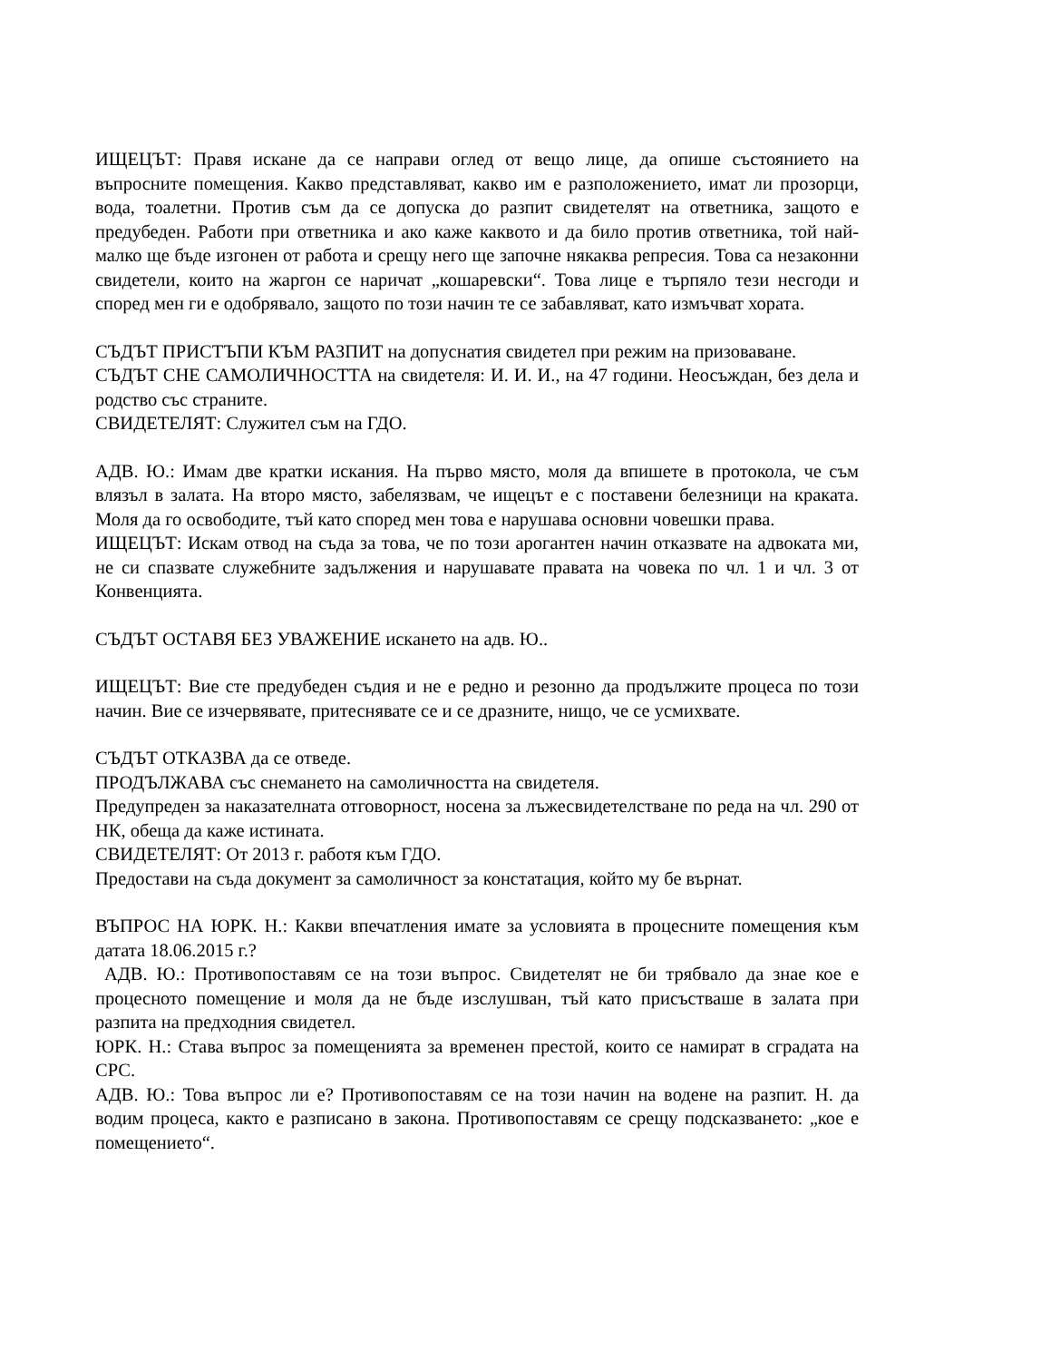ИЩЕЦЪТ: Правя искане да се направи оглед от вещо лице, да опише състоянието на въпросните помещения. Какво представляват, какво им е разположението, имат ли прозорци, вода, тоалетни. Против съм да се допуска до разпит свидетелят на ответника, защото е предубеден. Работи при ответника и ако каже каквото и да било против ответника, той най-малко ще бъде изгонен от работа и срещу него ще започне някаква репресия. Това са незаконни свидетели, които на жаргон се наричат „кошаревски“. Това лице е търпяло тези несгоди и според мен ги е одобрявало, защото по този начин те се забавляват, като измъчват хората.
СЪДЪТ ПРИСТЪПИ КЪМ РАЗПИТ на допуснатия свидетел при режим на призоваване.
СЪДЪТ СНЕ САМОЛИЧНОСТТА на свидетеля: И. И. И., на 47 години. Неосъждан, без дела и родство със страните.
СВИДЕТЕЛЯТ: Служител съм на ГДО.
АДВ. Ю.: Имам две кратки искания. На първо място, моля да впишете в протокола, че съм влязъл в залата. На второ място, забелязвам, че ищецът е с поставени белезници на краката. Моля да го освободите, тъй като според мен това е нарушава основни човешки права.
ИЩЕЦЪТ: Искам отвод на съда за това, че по този арогантен начин отказвате на адвоката ми, не си спазвате служебните задължения и нарушавате правата на човека по чл. 1 и чл. 3 от Конвенцията.
СЪДЪТ ОСТАВЯ БЕЗ УВАЖЕНИЕ искането на адв. Ю..
ИЩЕЦЪТ: Вие сте предубеден съдия и не е редно и резонно да продължите процеса по този начин. Вие се изчервявате, притеснявате се и се дразните, нищо, че се усмихвате.
СЪДЪТ ОТКАЗВА да се отведе.
ПРОДЪЛЖАВА със снемането на самоличността на свидетеля.
Предупреден за наказателната отговорност, носена за лъжесвидетелстване по реда на чл. 290 от НК, обеща да каже истината.
СВИДЕТЕЛЯТ: От 2013 г. работя към ГДО.
Предостави на съда документ за самоличност за констатация, който му бе върнат.
ВЪПРОС НА ЮРК. Н.: Какви впечатления имате за условията в процесните помещения към датата 18.06.2015 г.?
АДВ. Ю.: Противопоставям се на този въпрос. Свидетелят не би трябвало да знае кое е процесното помещение и моля да не бъде изслушван, тъй като присъстваше в залата при разпита на предходния свидетел.
ЮРК. Н.: Става въпрос за помещенията за временен престой, които се намират в сградата на СРС.
АДВ. Ю.: Това въпрос ли е? Противопоставям се на този начин на водене на разпит. Н. да водим процеса, както е разписано в закона. Противопоставям се срещу подсказването: „кое е помещението“.